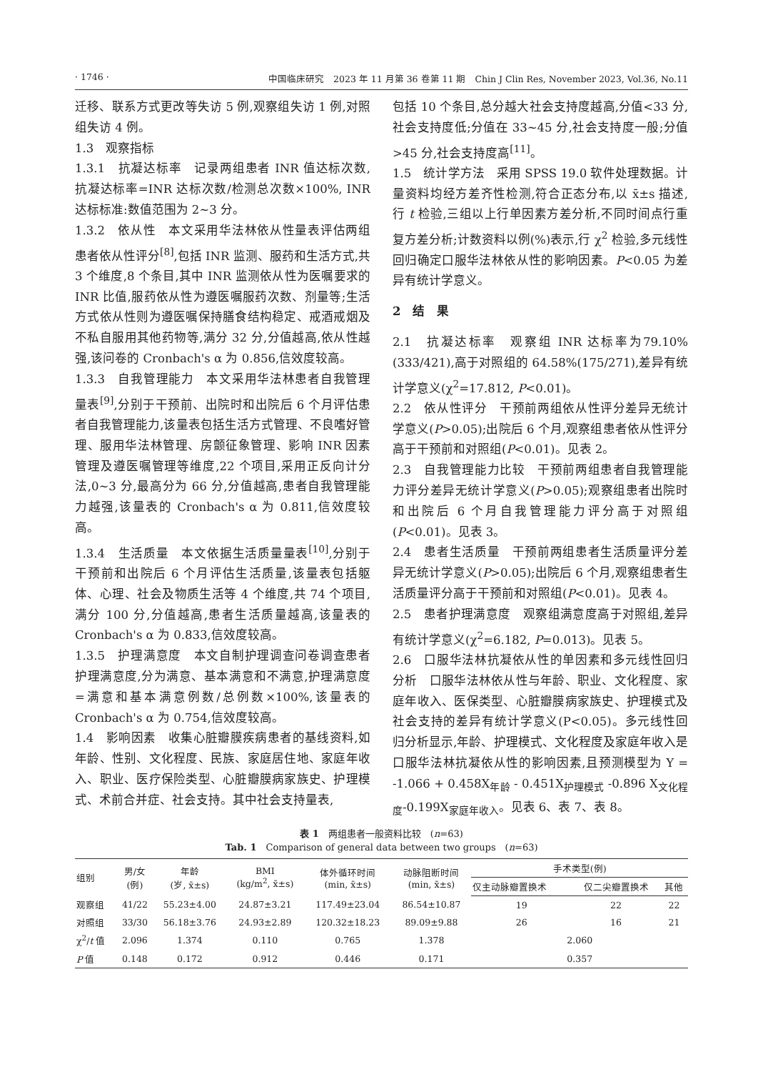· 1746 · 中国临床研究　2023 年 11 月第 36 卷第 11 期　Chin J Clin Res, November 2023, Vol.36, No.11
迁移、联系方式更改等失访 5 例,观察组失访 1 例,对照组失访 4 例。
1.3　观察指标
1.3.1　抗凝达标率　记录两组患者 INR 值达标次数,抗凝达标率=INR 达标次数/检测总次数×100%, INR 达标标准:数值范围为 2~3 分。
1.3.2　依从性　本文采用华法林依从性量表评估两组患者依从性评分<sup>[8]</sup>,包括 INR 监测、服药和生活方式,共 3 个维度,8 个条目,其中 INR 监测依从性为医嘱要求的 INR 比值,服药依从性为遵医嘱服药次数、剂量等;生活方式依从性则为遵医嘱保持膳食结构稳定、戒酒戒烟及不私自服用其他药物等,满分 32 分,分值越高,依从性越强,该问卷的 Cronbach's α 为 0.856,信效度较高。
1.3.3　自我管理能力　本文采用华法林患者自我管理量表<sup>[9]</sup>,分别于干预前、出院时和出院后 6 个月评估患者自我管理能力,该量表包括生活方式管理、不良嗜好管理、服用华法林管理、房颤征象管理、影响 INR 因素管理及遵医嘱管理等维度,22 个项目,采用正反向计分法,0~3 分,最高分为 66 分,分值越高,患者自我管理能力越强,该量表的 Cronbach's α 为 0.811,信效度较高。
1.3.4　生活质量　本文依据生活质量量表<sup>[10]</sup>,分别于干预前和出院后 6 个月评估生活质量,该量表包括躯体、心理、社会及物质生活等 4 个维度,共 74 个项目,满分 100 分,分值越高,患者生活质量越高,该量表的 Cronbach's α 为 0.833,信效度较高。
1.3.5　护理满意度　本文自制护理调查问卷调查患者护理满意度,分为满意、基本满意和不满意,护理满意度=满意和基本满意例数/总例数×100%,该量表的 Cronbach's α 为 0.754,信效度较高。
1.4　影响因素　收集心脏瓣膜疾病患者的基线资料,如年龄、性别、文化程度、民族、家庭居住地、家庭年收入、职业、医疗保险类型、心脏瓣膜病家族史、护理模式、术前合并症、社会支持。其中社会支持量表,
包括 10 个条目,总分越大社会支持度越高,分值<33 分,社会支持度低;分值在 33~45 分,社会支持度一般;分值>45 分,社会支持度高<sup>[11]</sup>。
1.5　统计学方法　采用 SPSS 19.0 软件处理数据。计量资料均经方差齐性检测,符合正态分布,以 x̄±s 描述,行 t 检验,三组以上行单因素方差分析,不同时间点行重复方差分析;计数资料以例(%)表示,行 χ<sup>2</sup> 检验,多元线性回归确定口服华法林依从性的影响因素。P<0.05 为差异有统计学意义。
2　结　果
2.1　抗凝达标率　观察组 INR 达标率为79.10% (333/421),高于对照组的 64.58%(175/271),差异有统计学意义(χ<sup>2</sup>=17.812, P<0.01)。
2.2　依从性评分　干预前两组依从性评分差异无统计学意义(P>0.05);出院后 6 个月,观察组患者依从性评分高于干预前和对照组(P<0.01)。见表 2。
2.3　自我管理能力比较　干预前两组患者自我管理能力评分差异无统计学意义(P>0.05);观察组患者出院时和出院后 6 个月自我管理能力评分高于对照组(P<0.01)。见表 3。
2.4　患者生活质量　干预前两组患者生活质量评分差异无统计学意义(P>0.05);出院后 6 个月,观察组患者生活质量评分高于干预前和对照组(P<0.01)。见表 4。
2.5　患者护理满意度　观察组满意度高于对照组,差异有统计学意义(χ<sup>2</sup>=6.182, P=0.013)。见表 5。
2.6　口服华法林抗凝依从性的单因素和多元线性回归分析　口服华法林依从性与年龄、职业、文化程度、家庭年收入、医保类型、心脏瓣膜病家族史、护理模式及社会支持的差异有统计学意义(P<0.05)。多元线性回归分析显示,年龄、护理模式、文化程度及家庭年收入是口服华法林抗凝依从性的影响因素,且预测模型为 Y = -1.066 + 0.458X<sub>年龄</sub> - 0.451X<sub>护理模式</sub> -0.896 X<sub>文化程度</sub>-0.199X<sub>家庭年收入</sub>。见表 6、表 7、表 8。
表 1　两组患者一般资料比较　(n=63)
Tab. 1　Comparison of general data between two groups　(n=63)
| 组别 | 男/女 (例) | 年龄 (岁, x̄±s) | BMI (kg/m<sup>2</sup>, x̄±s) | 体外循环时间 (min, x̄±s) | 动脉阻断时间 (min, x̄±s) | 手术类型(例) | | |
| --- | --- | --- | --- | --- | --- | --- | --- | --- |
| | | | | | | 仅主动脉瓣置换术 | 仅二尖瓣置换术 | 其他 |
| 观察组 | 41/22 | 55.23±4.00 | 24.87±3.21 | 117.49±23.04 | 86.54±10.87 | 19 | 22 | 22 |
| 对照组 | 33/30 | 56.18±3.76 | 24.93±2.89 | 120.32±18.23 | 89.09±9.88 | 26 | 16 | 21 |
| χ<sup>2</sup>/ t 值 | 2.096 | 1.374 | 0.110 | 0.765 | 1.378 | 2.060 | | |
| P 值 | 0.148 | 0.172 | 0.912 | 0.446 | 0.171 | 0.357 | | |